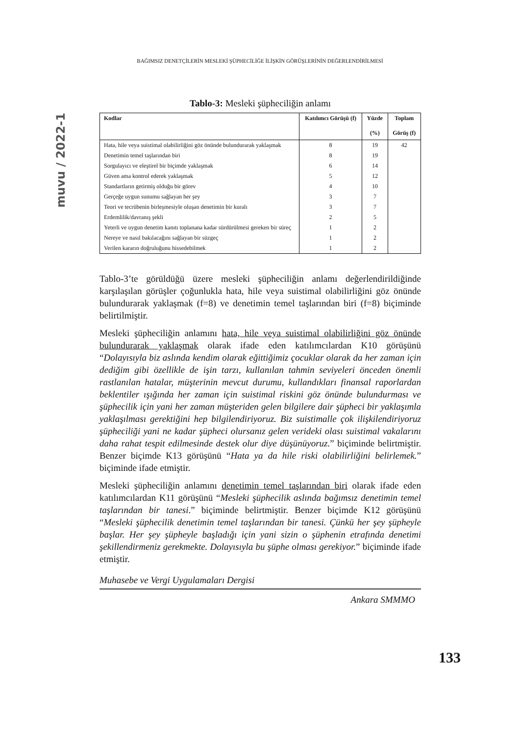muvu / 2022-1
BAĞIMSIZ DENETÇİLERİN MESLEKİ ŞÜPHECİLİĞE İLİŞKİN GÖRÜŞLERİNİN DEĞERLENDİRİLMESİ
Tablo-3: Mesleki şüpheciliğin anlamı
| Kodlar | Katılımcı Görüşü (f) | Yüzde (%) | Toplam Görüş (f) |
| --- | --- | --- | --- |
| Hata, hile veya suistimal olabilirliğini göz önünde bulundurarak yaklaşmak | 8 | 19 | 42 |
| Denetimin temel taşlarından biri | 8 | 19 | |
| Sorgulayıcı ve eleştirel bir biçimde yaklaşmak | 6 | 14 | |
| Güven ama kontrol ederek yaklaşmak | 5 | 12 | |
| Standartların getirmiş olduğu bir görev | 4 | 10 | |
| Gerçeğe uygun sunumu sağlayan her şey | 3 | 7 | |
| Teori ve tecrübenin birleşmesiyle oluşan denetimin bir kuralı | 3 | 7 | |
| Erdemlilik/davranış şekli | 2 | 5 | |
| Yeterli ve uygun denetim kanıtı toplanana kadar sürdürülmesi gereken bir süreç | 1 | 2 | |
| Nereye ve nasıl bakılacağını sağlayan bir süzgeç | 1 | 2 | |
| Verilen kararın doğruluğunu hissedebilmek | 1 | 2 | |
Tablo-3’te görüldüğü üzere mesleki şüpheciliğin anlamı değerlendirildiğinde karşılaşılan görüşler çoğunlukla hata, hile veya suistimal olabilirliğini göz önünde bulundurarak yaklaşmak (f=8) ve denetimin temel taşlarından biri (f=8) biçiminde belirtilmiştir.
Mesleki şüpheciliğin anlamını hata, hile veya suistimal olabilirliğini göz önünde bulundurarak yaklaşmak olarak ifade eden katılımcılardan K10 görüşünü “Dolayısıyla biz aslında kendim olarak eğittiğimiz çocuklar olarak da her zaman için dediğim gibi özellikle de işin tarzı, kullanılan tahmin seviyeleri önceden önemli rastlanılan hatalar, müşterinin mevcut durumu, kullandıkları finansal raporlardan beklentiler ışığında her zaman için suistimal riskini göz önünde bulundurması ve şüphecilik için yani her zaman müşteriden gelen bilgilere dair şüpheci bir yaklaşımla yaklaşılması gerektiğini hep bilgilendiriyoruz. Biz suistimalle çok ilişkilendiriyoruz şüpheciliği yani ne kadar şüpheci olursanız gelen verideki olası suistimal vakalarını daha rahat tespit edilmesinde destek olur diye düşünüyoruz.” biçiminde belirtmiştir. Benzer biçimde K13 görüşünü “Hata ya da hile riski olabilirliğini belirlemek.” biçiminde ifade etmiştir.
Mesleki şüpheciliğin anlamını denetimin temel taşlarından biri olarak ifade eden katılımcılardan K11 görüşünü “Mesleki şüphecilik aslında bağımsız denetimin temel taşlarından bir tanesi.” biçiminde belirtmiştir. Benzer biçimde K12 görüşünü “Mesleki şüphecilik denetimin temel taşlarından bir tanesi. Çünkü her şey şüpheyle başlar. Her şey şüpheyle başladığı için yani sizin o şüphenin etrafında denetimi şekillendirmeniz gerekmekte. Dolayısıyla bu şüphe olması gerekiyor.” biçiminde ifade etmiştir.
Muhasebe ve Vergi Uygulamaları Dergisi
Ankara SMMMO
133